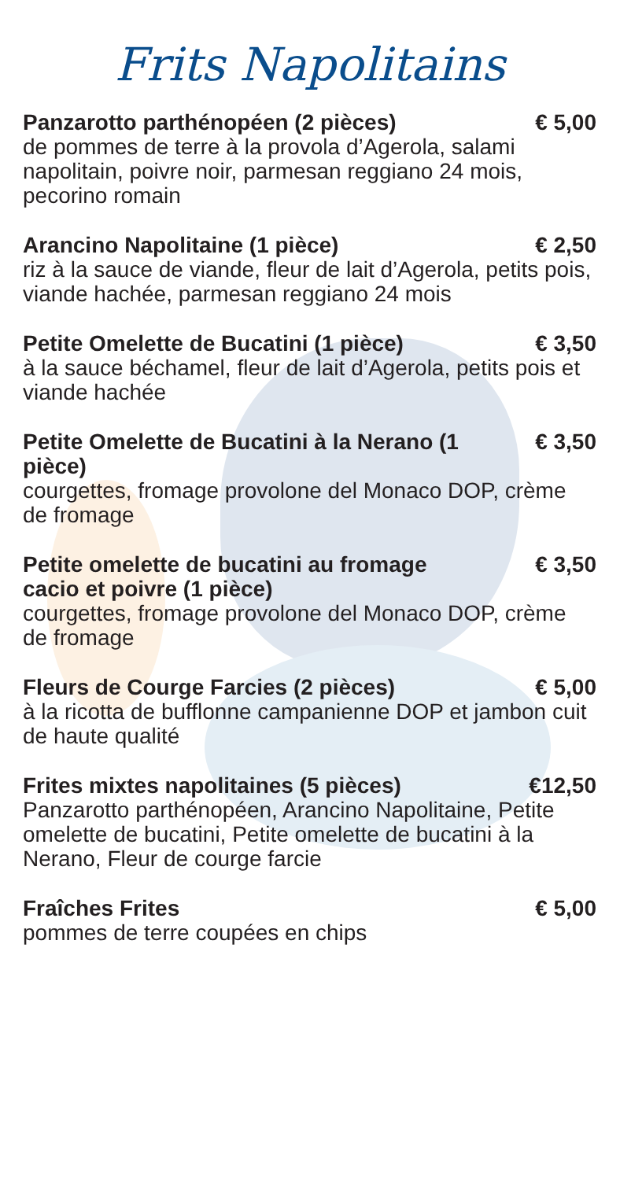Frits Napolitains
Panzarotto parthénopéen (2 pièces) € 5,00
de pommes de terre à la provola d’Agerola, salami napolitain, poivre noir, parmesan reggiano 24 mois, pecorino romain
Arancino Napolitaine (1 pièce) € 2,50
riz à la sauce de viande, fleur de lait d’Agerola, petits pois, viande hachée, parmesan reggiano 24 mois
Petite Omelette de Bucatini (1 pièce) € 3,50
à la sauce béchamel, fleur de lait d’Agerola, petits pois et viande hachée
Petite Omelette de Bucatini à la Nerano (1 pièce) € 3,50
courgettes, fromage provolone del Monaco DOP, crème de fromage
Petite omelette de bucatini au fromage cacio et poivre (1 pièce) € 3,50
courgettes, fromage provolone del Monaco DOP, crème de fromage
Fleurs de Courge Farcies (2 pièces) € 5,00
à la ricotta de bufflonne campanienne DOP et jambon cuit de haute qualité
Frites mixtes napolitaines (5 pièces) €12,50
Panzarotto parthénopéen, Arancino Napolitaine, Petite omelette de bucatini, Petite omelette de bucatini à la Nerano, Fleur de courge farcie
Fraîches Frites € 5,00
pommes de terre coupées en chips